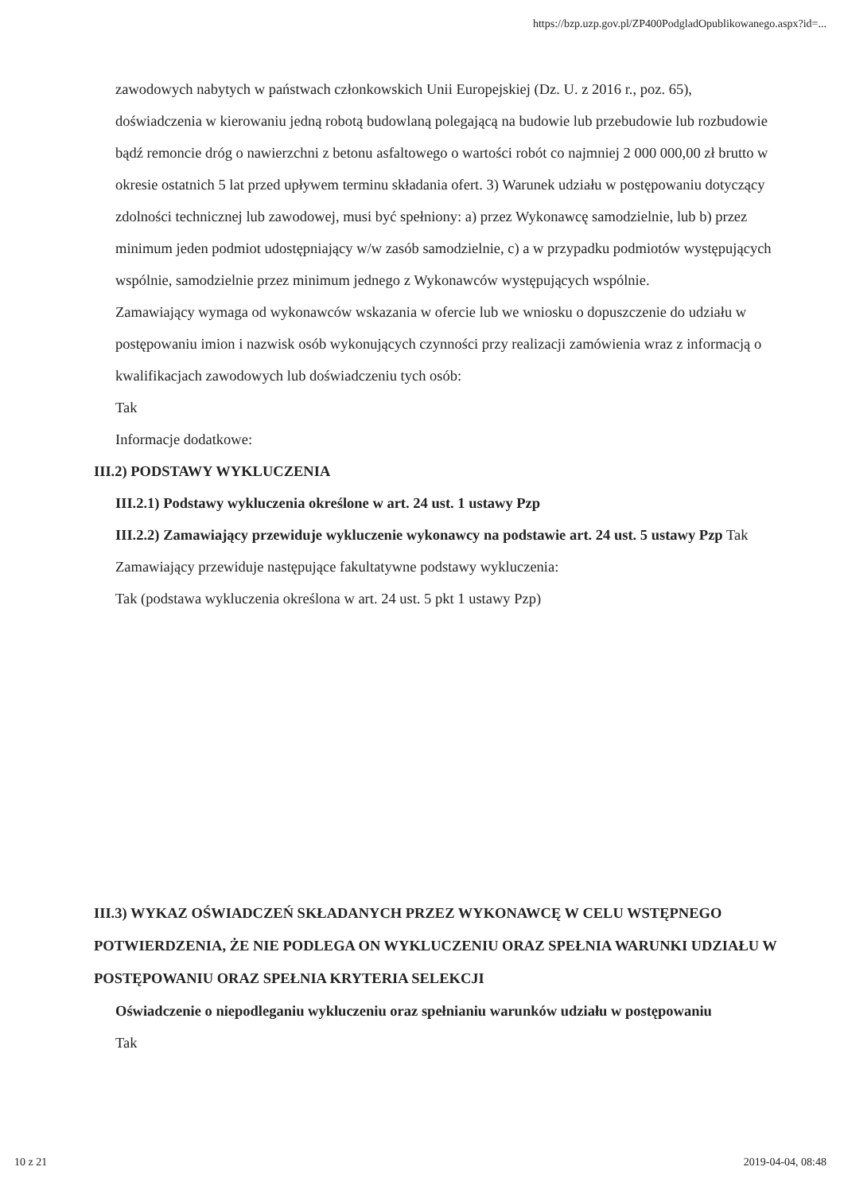https://bzp.uzp.gov.pl/ZP400PodgladOpublikowanego.aspx?id=...
zawodowych nabytych w państwach członkowskich Unii Europejskiej (Dz. U. z 2016 r., poz. 65), doświadczenia w kierowaniu jedną robotą budowlaną polegającą na budowie lub przebudowie lub rozbudowie bądź remoncie dróg o nawierzchni z betonu asfaltowego o wartości robót co najmniej 2 000 000,00 zł brutto w okresie ostatnich 5 lat przed upływem terminu składania ofert. 3) Warunek udziału w postępowaniu dotyczący zdolności technicznej lub zawodowej, musi być spełniony: a) przez Wykonawcę samodzielnie, lub b) przez minimum jeden podmiot udostępniający w/w zasób samodzielnie, c) a w przypadku podmiotów występujących wspólnie, samodzielnie przez minimum jednego z Wykonawców występujących wspólnie.
Zamawiający wymaga od wykonawców wskazania w ofercie lub we wniosku o dopuszczenie do udziału w postępowaniu imion i nazwisk osób wykonujących czynności przy realizacji zamówienia wraz z informacją o kwalifikacjach zawodowych lub doświadczeniu tych osób:
Tak
Informacje dodatkowe:
III.2) PODSTAWY WYKLUCZENIA
III.2.1) Podstawy wykluczenia określone w art. 24 ust. 1 ustawy Pzp
III.2.2) Zamawiający przewiduje wykluczenie wykonawcy na podstawie art. 24 ust. 5 ustawy Pzp Tak Zamawiający przewiduje następujące fakultatywne podstawy wykluczenia:
Tak (podstawa wykluczenia określona w art. 24 ust. 5 pkt 1 ustawy Pzp)
III.3) WYKAZ OŚWIADCZEŃ SKŁADANYCH PRZEZ WYKONAWCĘ W CELU WSTĘPNEGO POTWIERDZENIA, ŻE NIE PODLEGA ON WYKLUCZENIU ORAZ SPEŁNIA WARUNKI UDZIAŁU W POSTĘPOWANIU ORAZ SPEŁNIA KRYTERIA SELEKCJI
Oświadczenie o niepodleganiu wykluczeniu oraz spełnianiu warunków udziału w postępowaniu
Tak
10 z 21 2019-04-04, 08:48